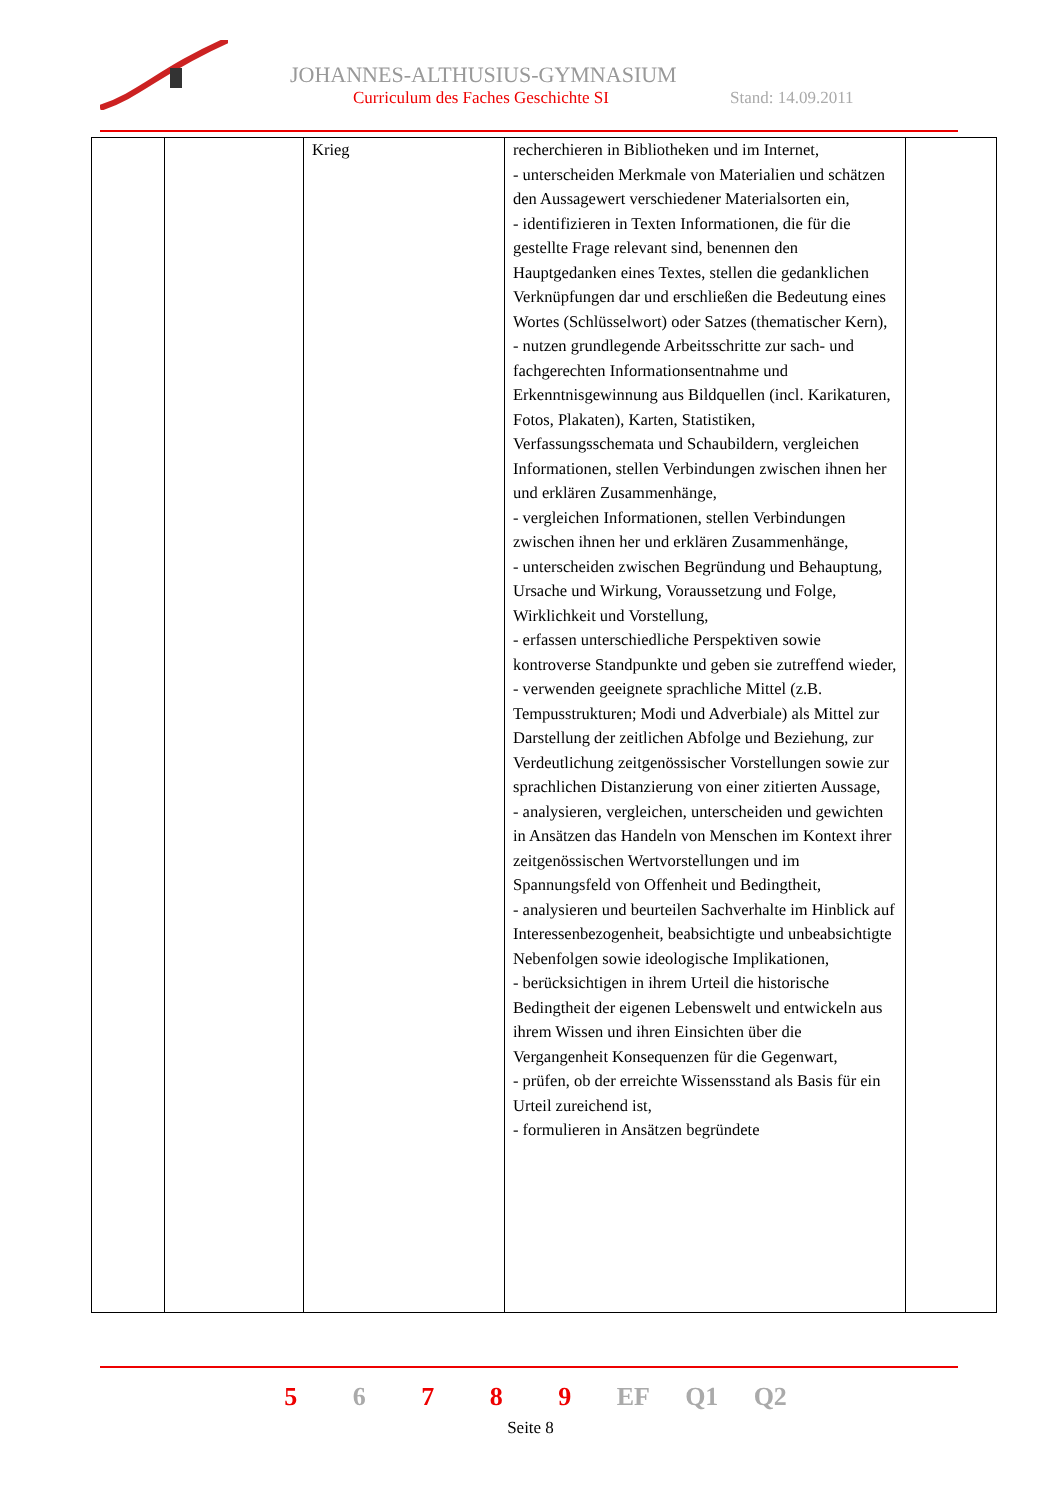JOHANNES-ALTHUSIUS-GYMNASIUM
Curriculum des Faches Geschichte SI
Stand: 14.09.2011
| | | Krieg | recherchieren in Bibliotheken und im Internet, - unterscheiden Merkmale von Materialien und schätzen den Aussagewert verschiedener Materialsorten ein, - identifizieren in Texten Informationen, die für die gestellte Frage relevant sind, benennen den Hauptgedanken eines Textes, stellen die gedanklichen Verknüpfungen dar und erschließen die Bedeutung eines Wortes (Schlüsselwort) oder Satzes (thematischer Kern), - nutzen grundlegende Arbeitsschritte zur sach- und fachgerechten Informationsentnahme und Erkenntnisgewinnung aus Bildquellen (incl. Karikaturen, Fotos, Plakaten), Karten, Statistiken, Verfassungsschemata und Schaubildern, vergleichen Informationen, stellen Verbindungen zwischen ihnen her und erklären Zusammenhänge, - vergleichen Informationen, stellen Verbindungen zwischen ihnen her und erklären Zusammenhänge, - unterscheiden zwischen Begründung und Behauptung, Ursache und Wirkung, Voraussetzung und Folge, Wirklichkeit und Vorstellung, - erfassen unterschiedliche Perspektiven sowie kontroverse Standpunkte und geben sie zutreffend wieder, - verwenden geeignete sprachliche Mittel (z.B. Tempusstrukturen; Modi und Adverbiale) als Mittel zur Darstellung der zeitlichen Abfolge und Beziehung, zur Verdeutlichung zeitgenössischer Vorstellungen sowie zur sprachlichen Distanzierung von einer zitierten Aussage, - analysieren, vergleichen, unterscheiden und gewichten in Ansätzen das Handeln von Menschen im Kontext ihrer zeitgenössischen Wertvorstellungen und im Spannungsfeld von Offenheit und Bedingtheit, - analysieren und beurteilen Sachverhalte im Hinblick auf Interessenbezogenheit, beabsichtigte und unbeabsichtigte Nebenfolgen sowie ideologische Implikationen, - berücksichtigen in ihrem Urteil die historische Bedingtheit der eigenen Lebenswelt und entwickeln aus ihrem Wissen und ihren Einsichten über die Vergangenheit Konsequenzen für die Gegenwart, - prüfen, ob der erreichte Wissensstand als Basis für ein Urteil zureichend ist, - formulieren in Ansätzen begründete | |
5 6 7 8 9 EF Q1 Q2
Seite 8